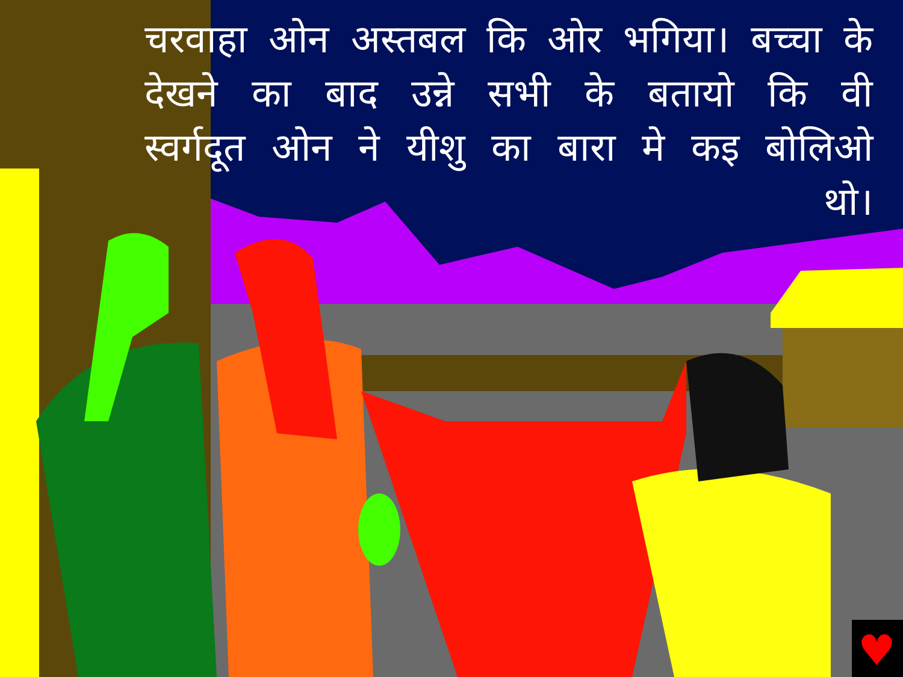♥
चरवाहा ओन अस्तबल कि ओर भगिया। बच्चा के देखने का बाद उन्ने सभी के बतायो कि वी स्वर्गदूत ओन ने यीशु का बारा मे कइ बोलिओ थो।